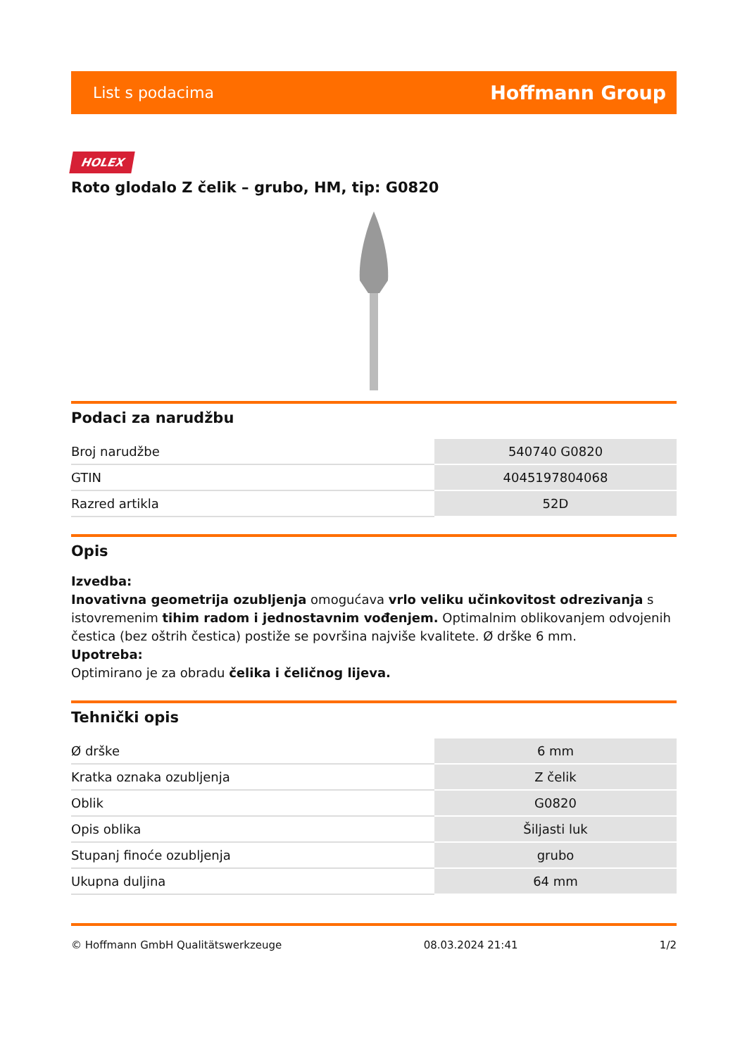List s podacima Hoffmann Group
HOLEX
Roto glodalo Z čelik – grubo, HM, tip: G0820
Podaci za narudžbu
| Broj narudžbe | 540740 G0820 |
| GTIN | 4045197804068 |
| Razred artikla | 52D |
Opis
Izvedba:
Inovativna geometrija ozubljenja omogućava vrlo veliku učinkovitost odrezivanja s istovremenim tihim radom i jednostavnim vođenjem. Optimalnim oblikovanjem odvojenih čestica (bez oštrih čestica) postiže se površina najviše kvalitete. Ø drške 6 mm.
Upotreba:
Optimirano je za obradu čelika i čeličnog lijeva.
Tehnički opis
| Ø drške | 6 mm |
| Kratka oznaka ozubljenja | Z čelik |
| Oblik | G0820 |
| Opis oblika | Šiljasti luk |
| Stupanj finoće ozubljenja | grubo |
| Ukupna duljina | 64 mm |
© Hoffmann GmbH Qualitätswerkzeuge 08.03.2024 21:41 1/2